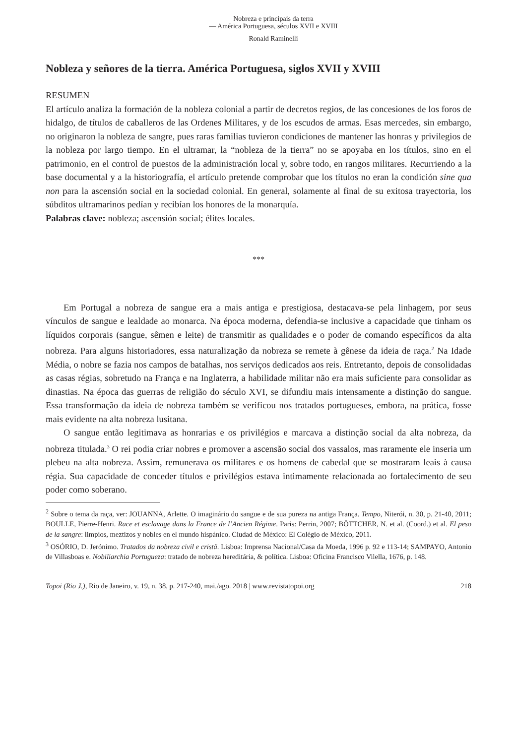Nobreza e principais da terra
— América Portuguesa, séculos XVII e XVIII
Ronald Raminelli
Nobleza y señores de la tierra. América Portuguesa, siglos XVII y XVIII
RESUMEN
El artículo analiza la formación de la nobleza colonial a partir de decretos regios, de las concesiones de los foros de hidalgo, de títulos de caballeros de las Ordenes Militares, y de los escudos de armas. Esas mercedes, sin embargo, no originaron la nobleza de sangre, pues raras familias tuvieron condiciones de mantener las honras y privilegios de la nobleza por largo tiempo. En el ultramar, la “nobleza de la tierra” no se apoyaba en los títulos, sino en el patrimonio, en el control de puestos de la administración local y, sobre todo, en rangos militares. Recurriendo a la base documental y a la historiografía, el artículo pretende comprobar que los títulos no eran la condición sine qua non para la ascensión social en la sociedad colonial. En general, solamente al final de su exitosa trayectoria, los súbditos ultramarinos pedían y recibían los honores de la monarquía.
Palabras clave: nobleza; ascensión social; élites locales.
***
Em Portugal a nobreza de sangue era a mais antiga e prestigiosa, destacava-se pela linhagem, por seus vínculos de sangue e lealdade ao monarca. Na época moderna, defendia-se inclusive a capacidade que tinham os líquidos corporais (sangue, sêmen e leite) de transmitir as qualidades e o poder de comando específicos da alta nobreza. Para alguns historiadores, essa naturalização da nobreza se remete à gênese da ideia de raça.<sup>2</sup> Na Idade Média, o nobre se fazia nos campos de batalhas, nos serviços dedicados aos reis. Entretanto, depois de consolidadas as casas régias, sobretudo na França e na Inglaterra, a habilidade militar não era mais suficiente para consolidar as dinastias. Na época das guerras de religião do século XVI, se difundiu mais intensamente a distinção do sangue. Essa transformação da ideia de nobreza também se verificou nos tratados portugueses, embora, na prática, fosse mais evidente na alta nobreza lusitana.
O sangue então legitimava as honrarias e os privilégios e marcava a distinção social da alta nobreza, da nobreza titulada.<sup>3</sup> O rei podia criar nobres e promover a ascensão social dos vassalos, mas raramente ele inseria um plebeu na alta nobreza. Assim, remunerava os militares e os homens de cabedal que se mostraram leais à causa régia. Sua capacidade de conceder títulos e privilégios estava intimamente relacionada ao fortalecimento de seu poder como soberano.
<sup>2</sup> Sobre o tema da raça, ver: JOUANNA, Arlette. O imaginário do sangue e de sua pureza na antiga França. Tempo, Niterói, n. 30, p. 21-40, 2011; BOULLE, Pierre-Henri. Race et esclavage dans la France de l’Ancien Régime. Paris: Perrin, 2007; BÖTTCHER, N. et al. (Coord.) et al. El peso de la sangre: limpios, meztizos y nobles en el mundo hispánico. Ciudad de México: El Colégio de México, 2011.
<sup>3</sup> OSÓRIO, D. Jerónimo. Tratados da nobreza civil e cristã. Lisboa: Imprensa Nacional/Casa da Moeda, 1996 p. 92 e 113-14; SAMPAYO, Antonio de Villasboas e. Nobiliarchia Portugueza: tratado de nobreza hereditária, & política. Lisboa: Oficina Francisco Vilella, 1676, p. 148.
Topoi (Rio J.), Rio de Janeiro, v. 19, n. 38, p. 217-240, mai./ago. 2018 | www.revistatopoi.org 218